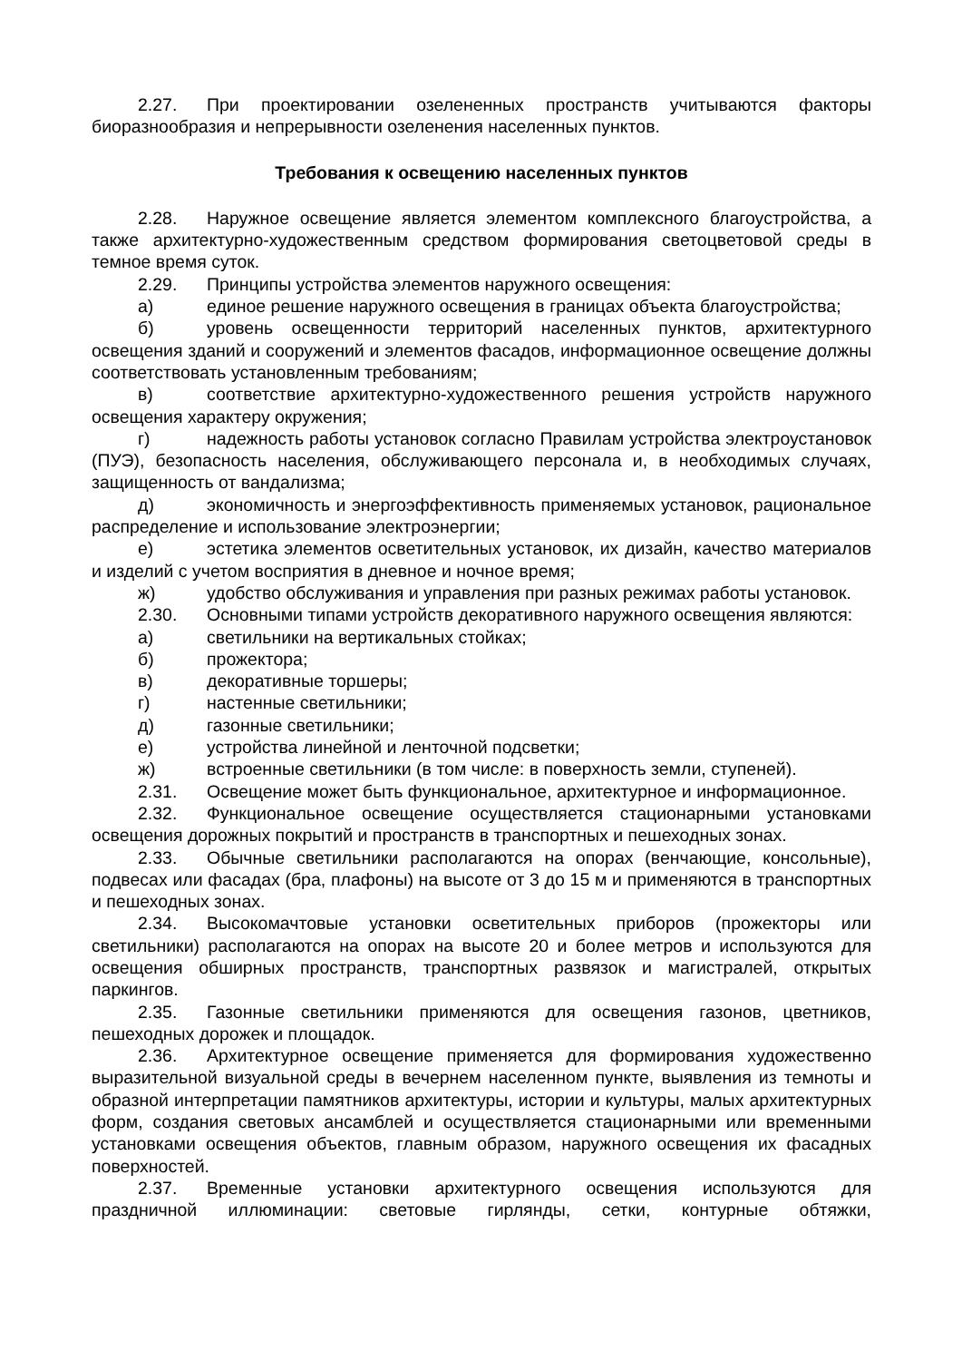2.27. При проектировании озелененных пространств учитываются факторы биоразнообразия и непрерывности озеленения населенных пунктов.
Требования к освещению населенных пунктов
2.28. Наружное освещение является элементом комплексного благоустройства, а также архитектурно-художественным средством формирования светоцветовой среды в темное время суток.
2.29. Принципы устройства элементов наружного освещения:
а) единое решение наружного освещения в границах объекта благоустройства;
б) уровень освещенности территорий населенных пунктов, архитектурного освещения зданий и сооружений и элементов фасадов, информационное освещение должны соответствовать установленным требованиям;
в) соответствие архитектурно-художественного решения устройств наружного освещения характеру окружения;
г) надежность работы установок согласно Правилам устройства электроустановок (ПУЭ), безопасность населения, обслуживающего персонала и, в необходимых случаях, защищенность от вандализма;
д) экономичность и энергоэффективность применяемых установок, рациональное распределение и использование электроэнергии;
е) эстетика элементов осветительных установок, их дизайн, качество материалов и изделий с учетом восприятия в дневное и ночное время;
ж) удобство обслуживания и управления при разных режимах работы установок.
2.30. Основными типами устройств декоративного наружного освещения являются:
а) светильники на вертикальных стойках;
б) прожектора;
в) декоративные торшеры;
г) настенные светильники;
д) газонные светильники;
е) устройства линейной и ленточной подсветки;
ж) встроенные светильники (в том числе: в поверхность земли, ступеней).
2.31. Освещение может быть функциональное, архитектурное и информационное.
2.32. Функциональное освещение осуществляется стационарными установками освещения дорожных покрытий и пространств в транспортных и пешеходных зонах.
2.33. Обычные светильники располагаются на опорах (венчающие, консольные), подвесах или фасадах (бра, плафоны) на высоте от 3 до 15 м и применяются в транспортных и пешеходных зонах.
2.34. Высокомачтовые установки осветительных приборов (прожекторы или светильники) располагаются на опорах на высоте 20 и более метров и используются для освещения обширных пространств, транспортных развязок и магистралей, открытых паркингов.
2.35. Газонные светильники применяются для освещения газонов, цветников, пешеходных дорожек и площадок.
2.36. Архитектурное освещение применяется для формирования художественно выразительной визуальной среды в вечернем населенном пункте, выявления из темноты и образной интерпретации памятников архитектуры, истории и культуры, малых архитектурных форм, создания световых ансамблей и осуществляется стационарными или временными установками освещения объектов, главным образом, наружного освещения их фасадных поверхностей.
2.37. Временные установки архитектурного освещения используются для праздничной иллюминации: световые гирлянды, сетки, контурные обтяжки,